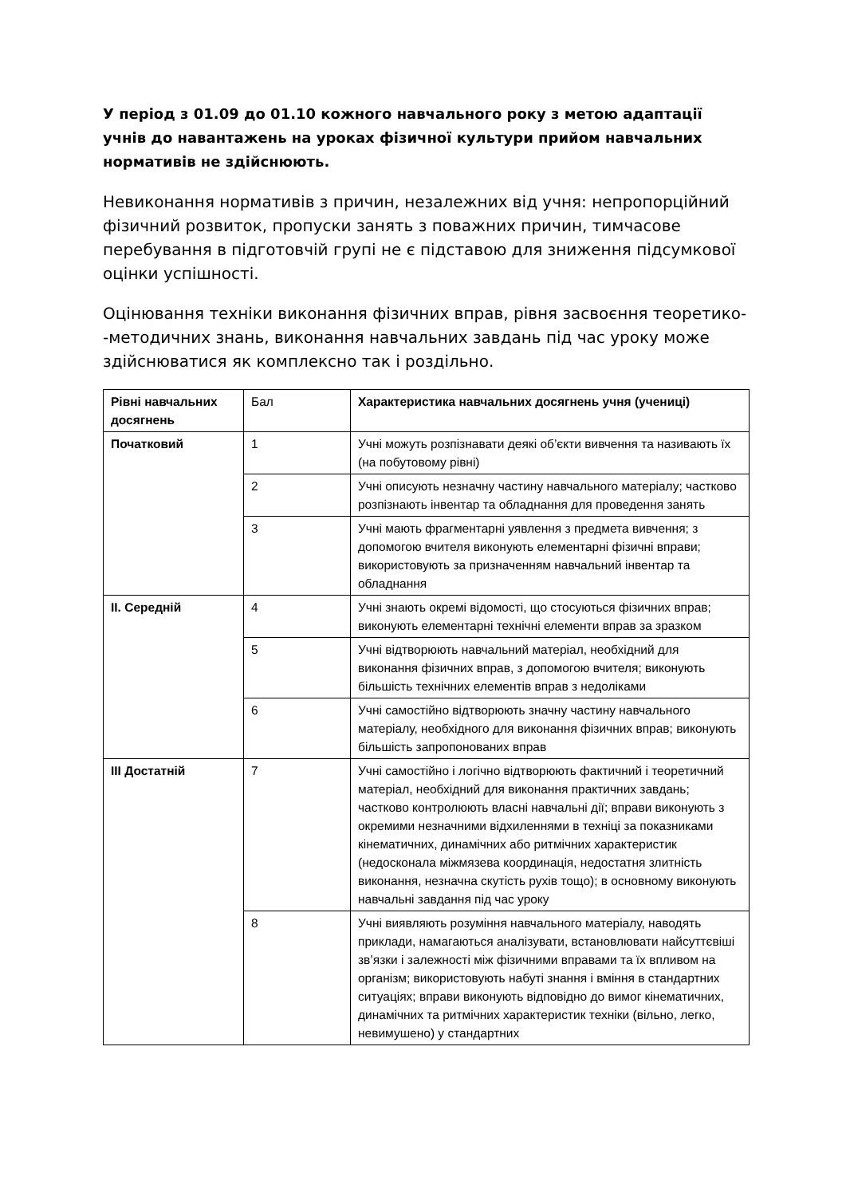У період з 01.09 до 01.10 кожного навчального року з метою адаптації учнів до навантажень на уроках фізичної культури прийом навчальних нормативів не здійснюють.
Невиконання нормативів з причин, незалежних від учня: непропорційний фізичний розвиток, пропуски занять з поважних причин, тимчасове перебування в підготовчій групі не є підставою для зниження підсумкової оцінки успішності.
Оцінювання техніки виконання фізичних вправ, рівня засвоєння теоретико--методичних знань, виконання навчальних завдань під час уроку може здійснюватися як комплексно так і роздільно.
| Рівні навчальних досягнень | Бал | Характеристика навчальних досягнень учня (учениці) |
| Початковий | 1 | Учні можуть розпізнавати деякі об’єкти вивчення та називають їх (на побутовому рівні) |
| | 2 | Учні описують незначну частину навчального матеріалу; частково розпізнають інвентар та обладнання для проведення занять |
| | 3 | Учні мають фрагментарні уявлення з предмета вивчення; з допомогою вчителя виконують елементарні фізичні вправи; використовують за призначенням навчальний інвентар та обладнання |
| II. Середній | 4 | Учні знають окремі відомості, що стосуються фізичних вправ; виконують елементарні технічні елементи вправ за зразком |
| | 5 | Учні відтворюють навчальний матеріал, необхідний для виконання фізичних вправ, з допомогою вчителя; виконують більшість технічних елементів вправ з недоліками |
| | 6 | Учні самостійно відтворюють значну частину навчального матеріалу, необхідного для виконання фізичних вправ; виконують більшість запропонованих вправ |
| III Достатній | 7 | Учні самостійно і логічно відтворюють фактичний і теоретичний матеріал, необхідний для виконання практичних завдань; частково контролюють власні навчальні дії; вправи виконують з окремими незначними відхиленнями в техніці за показниками кінематичних, динамічних або ритмічних характеристик (недосконала міжмязева координація, недостатня злитність виконання, незначна скутість рухів тощо); в основному виконують навчальні завдання під час уроку |
| | 8 | Учні виявляють розуміння навчального матеріалу, наводять приклади, намагаються аналізувати, встановлювати найсуттєвіші зв’язки і залежності між фізичними вправами та їх впливом на організм; використовують набуті знання і вміння в стандартних ситуаціях; вправи виконують відповідно до вимог кінематичних, динамічних та ритмічних характеристик техніки (вільно, легко, невимушено) у стандартних |